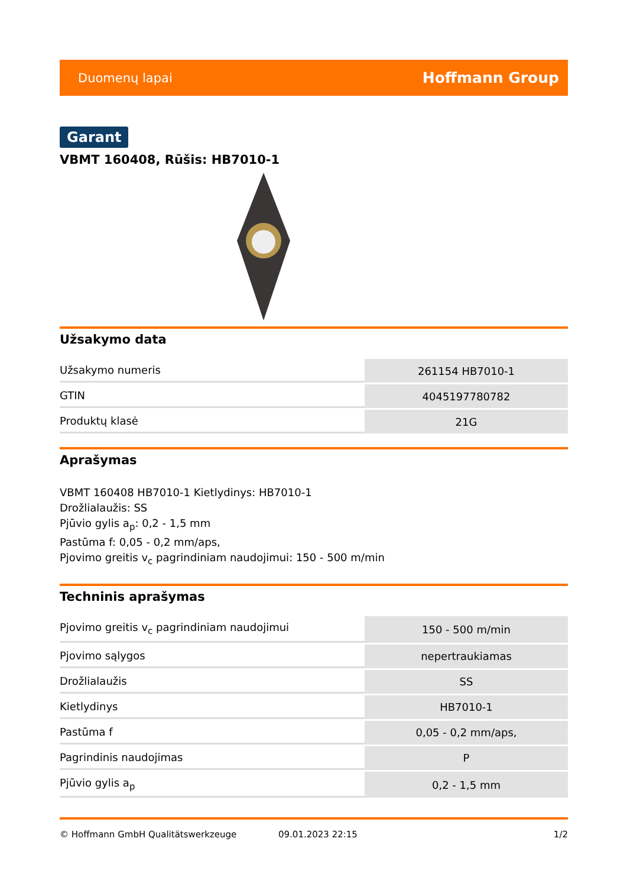Duomenų lapai Hoffmann Group
Garant
VBMT 160408, Rūšis: HB7010-1
Užsakymo data
| Užsakymo numeris | 261154 HB7010-1 |
| GTIN | 4045197780782 |
| Produktų klasė | 21G |
Aprašymas
VBMT 160408 HB7010-1 Kietlydinys: HB7010-1
Drožlialaužis: SS
Pjūvio gylis a<sub>p</sub>: 0,2 - 1,5 mm
Pastūma f: 0,05 - 0,2 mm/aps,
Pjovimo greitis v<sub>c</sub> pagrindiniam naudojimui: 150 - 500 m/min
Techninis aprašymas
| Pjovimo greitis v<sub>c</sub> pagrindiniam naudojimui | 150 - 500 m/min |
| Pjovimo sąlygos | nepertraukiamas |
| Drožlialaužis | SS |
| Kietlydinys | HB7010-1 |
| Pastūma f | 0,05 - 0,2 mm/aps, |
| Pagrindinis naudojimas | P |
| Pjūvio gylis a<sub>p</sub> | 0,2 - 1,5 mm |
© Hoffmann GmbH Qualitätswerkzeuge 09.01.2023 22:15 1/2